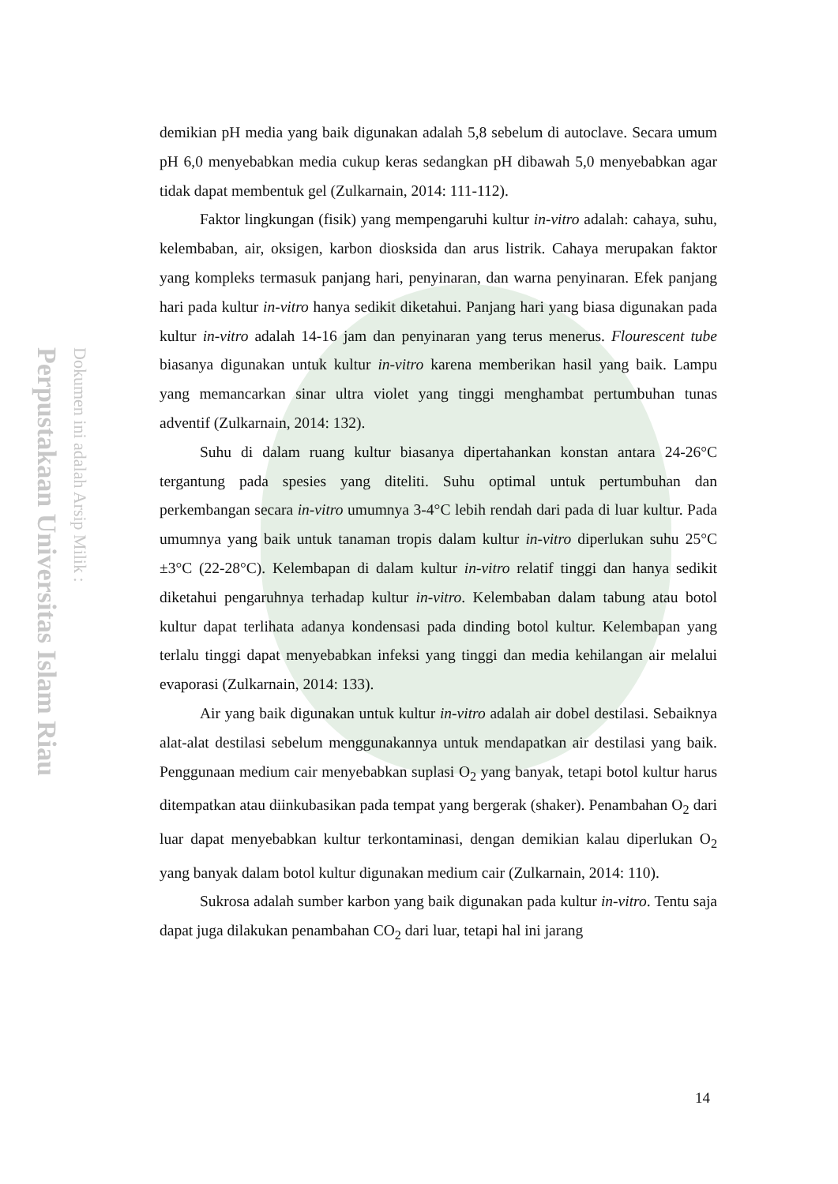Perpustakaan Universitas Islam Riau
Dokumen ini adalah Arsip Milik :
demikian pH media yang baik digunakan adalah 5,8 sebelum di autoclave. Secara umum pH 6,0 menyebabkan media cukup keras sedangkan pH dibawah 5,0 menyebabkan agar tidak dapat membentuk gel (Zulkarnain, 2014: 111-112).
Faktor lingkungan (fisik) yang mempengaruhi kultur in-vitro adalah: cahaya, suhu, kelembaban, air, oksigen, karbon diosksida dan arus listrik. Cahaya merupakan faktor yang kompleks termasuk panjang hari, penyinaran, dan warna penyinaran. Efek panjang hari pada kultur in-vitro hanya sedikit diketahui. Panjang hari yang biasa digunakan pada kultur in-vitro adalah 14-16 jam dan penyinaran yang terus menerus. Flourescent tube biasanya digunakan untuk kultur in-vitro karena memberikan hasil yang baik. Lampu yang memancarkan sinar ultra violet yang tinggi menghambat pertumbuhan tunas adventif (Zulkarnain, 2014: 132).
Suhu di dalam ruang kultur biasanya dipertahankan konstan antara 24-26°C tergantung pada spesies yang diteliti. Suhu optimal untuk pertumbuhan dan perkembangan secara in-vitro umumnya 3-4°C lebih rendah dari pada di luar kultur. Pada umumnya yang baik untuk tanaman tropis dalam kultur in-vitro diperlukan suhu 25°C ±3°C (22-28°C). Kelembapan di dalam kultur in-vitro relatif tinggi dan hanya sedikit diketahui pengaruhnya terhadap kultur in-vitro. Kelembaban dalam tabung atau botol kultur dapat terlihata adanya kondensasi pada dinding botol kultur. Kelembapan yang terlalu tinggi dapat menyebabkan infeksi yang tinggi dan media kehilangan air melalui evaporasi (Zulkarnain, 2014: 133).
Air yang baik digunakan untuk kultur in-vitro adalah air dobel destilasi. Sebaiknya alat-alat destilasi sebelum menggunakannya untuk mendapatkan air destilasi yang baik. Penggunaan medium cair menyebabkan suplasi O<sub>2</sub> yang banyak, tetapi botol kultur harus ditempatkan atau diinkubasikan pada tempat yang bergerak (shaker). Penambahan O<sub>2</sub> dari luar dapat menyebabkan kultur terkontaminasi, dengan demikian kalau diperlukan O<sub>2</sub> yang banyak dalam botol kultur digunakan medium cair (Zulkarnain, 2014: 110).
Sukrosa adalah sumber karbon yang baik digunakan pada kultur in-vitro. Tentu saja dapat juga dilakukan penambahan CO<sub>2</sub> dari luar, tetapi hal ini jarang
14